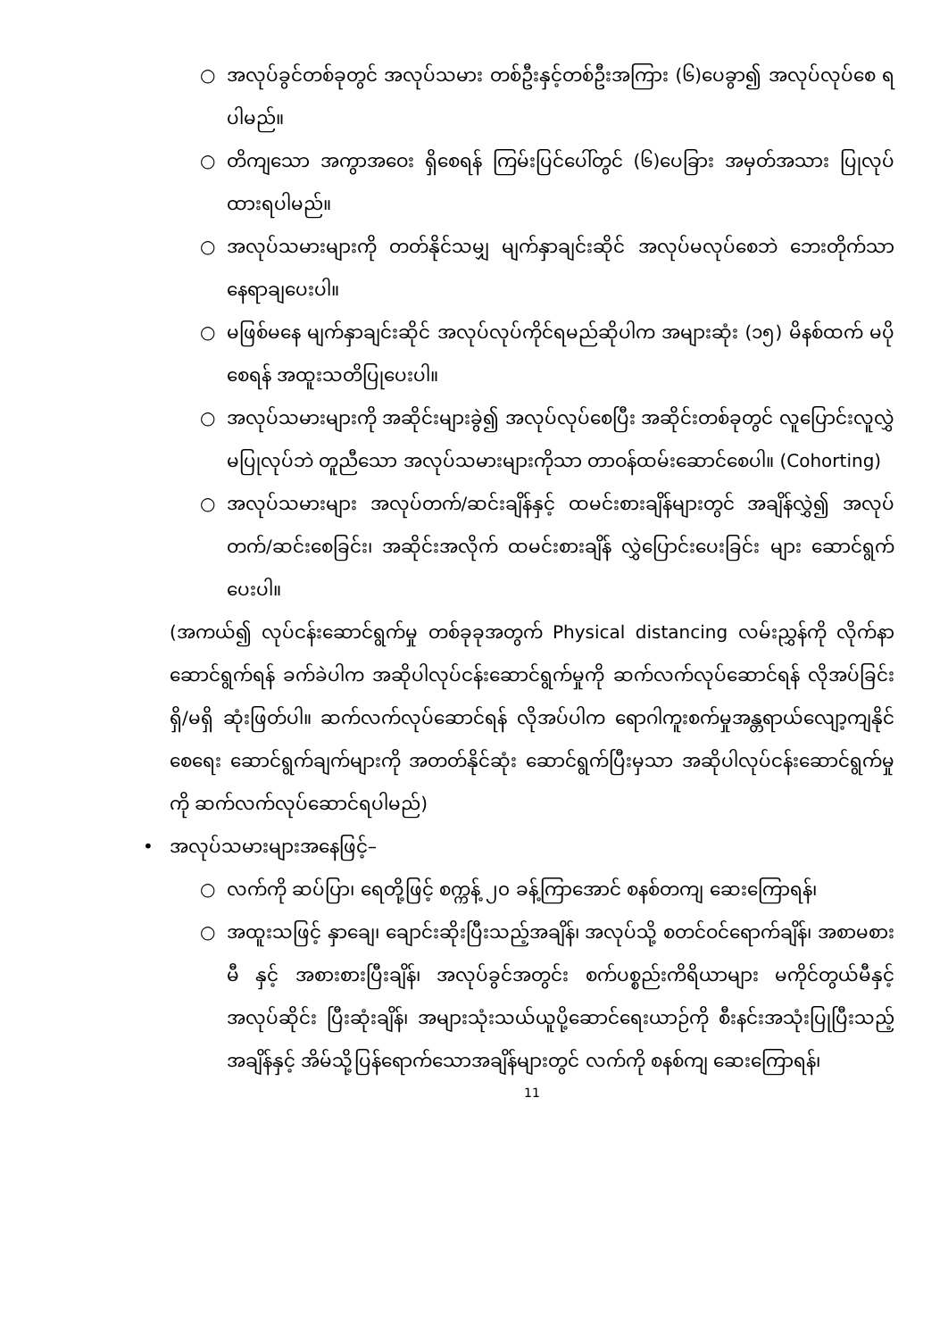○ အလုပ်ခွင်တစ်ခုတွင် အလုပ်သမား တစ်ဦးနှင့်တစ်ဦးအကြား (၆)ပေခွာ၍ အလုပ်လုပ်စေ ရပါမည်။
○ တိကျသော အကွာအဝေး ရှိစေရန် ကြမ်းပြင်ပေါ်တွင် (၆)ပေခြား အမှတ်အသား ပြုလုပ်ထားရပါမည်။
○ အလုပ်သမားများကို တတ်နိုင်သမျှ မျက်နှာချင်းဆိုင် အလုပ်မလုပ်စေဘဲ ဘေးတိုက်သာ နေရာချပေးပါ။
○ မဖြစ်မနေ မျက်နှာချင်းဆိုင် အလုပ်လုပ်ကိုင်ရမည်ဆိုပါက အများဆုံး (၁၅) မိနစ်ထက် မပိုစေရန် အထူးသတိပြုပေးပါ။
○ အလုပ်သမားများကို အဆိုင်းများခွဲ၍ အလုပ်လုပ်စေပြီး အဆိုင်းတစ်ခုတွင် လူပြောင်းလူလွှဲ မပြုလုပ်ဘဲ တူညီသော အလုပ်သမားများကိုသာ တာဝန်ထမ်းဆောင်စေပါ။ (Cohorting)
○ အလုပ်သမားများ အလုပ်တက်/ဆင်းချိန်နှင့် ထမင်းစားချိန်များတွင် အချိန်လွှဲ၍ အလုပ်တက်/ဆင်းစေခြင်း၊ အဆိုင်းအလိုက် ထမင်းစားချိန် လွှဲပြောင်းပေးခြင်း များ ဆောင်ရွက်ပေးပါ။
(အကယ်၍ လုပ်ငန်းဆောင်ရွက်မှု တစ်ခုခုအတွက် Physical distancing လမ်းညွှန်ကို လိုက်နာဆောင်ရွက်ရန် ခက်ခဲပါက အဆိုပါလုပ်ငန်းဆောင်ရွက်မှုကို ဆက်လက်လုပ်ဆောင်ရန် လိုအပ်ခြင်း ရှိ/မရှိ ဆုံးဖြတ်ပါ။ ဆက်လက်လုပ်ဆောင်ရန် လိုအပ်ပါက ရောဂါကူးစက်မှုအန္တရာယ်လျော့ကျနိုင်စေရေး ဆောင်ရွက်ချက်များကို အတတ်နိုင်ဆုံး ဆောင်ရွက်ပြီးမှသာ အဆိုပါလုပ်ငန်းဆောင်ရွက်မှုကို ဆက်လက်လုပ်ဆောင်ရပါမည်)
• အလုပ်သမားများအနေဖြင့်–
○ လက်ကို ဆပ်ပြာ၊ ရေတို့ဖြင့် စက္ကန့် ၂၀ ခန့်ကြာအောင် စနစ်တကျ ဆေးကြောရန်၊
○ အထူးသဖြင့် နှာချေ၊ ချောင်းဆိုးပြီးသည့်အချိန်၊ အလုပ်သို့ စတင်ဝင်ရောက်ချိန်၊ အစာမစားမီ နှင့် အစားစားပြီးချိန်၊ အလုပ်ခွင်အတွင်း စက်ပစ္စည်းကိရိယာများ မကိုင်တွယ်မီနှင့် အလုပ်ဆိုင်း ပြီးဆုံးချိန်၊ အများသုံးသယ်ယူပို့ဆောင်ရေးယာဉ်ကို စီးနင်းအသုံးပြုပြီးသည့်အချိန်နှင့် အိမ်သို့ပြန်ရောက်သောအချိန်များတွင် လက်ကို စနစ်ကျ ဆေးကြောရန်၊
11